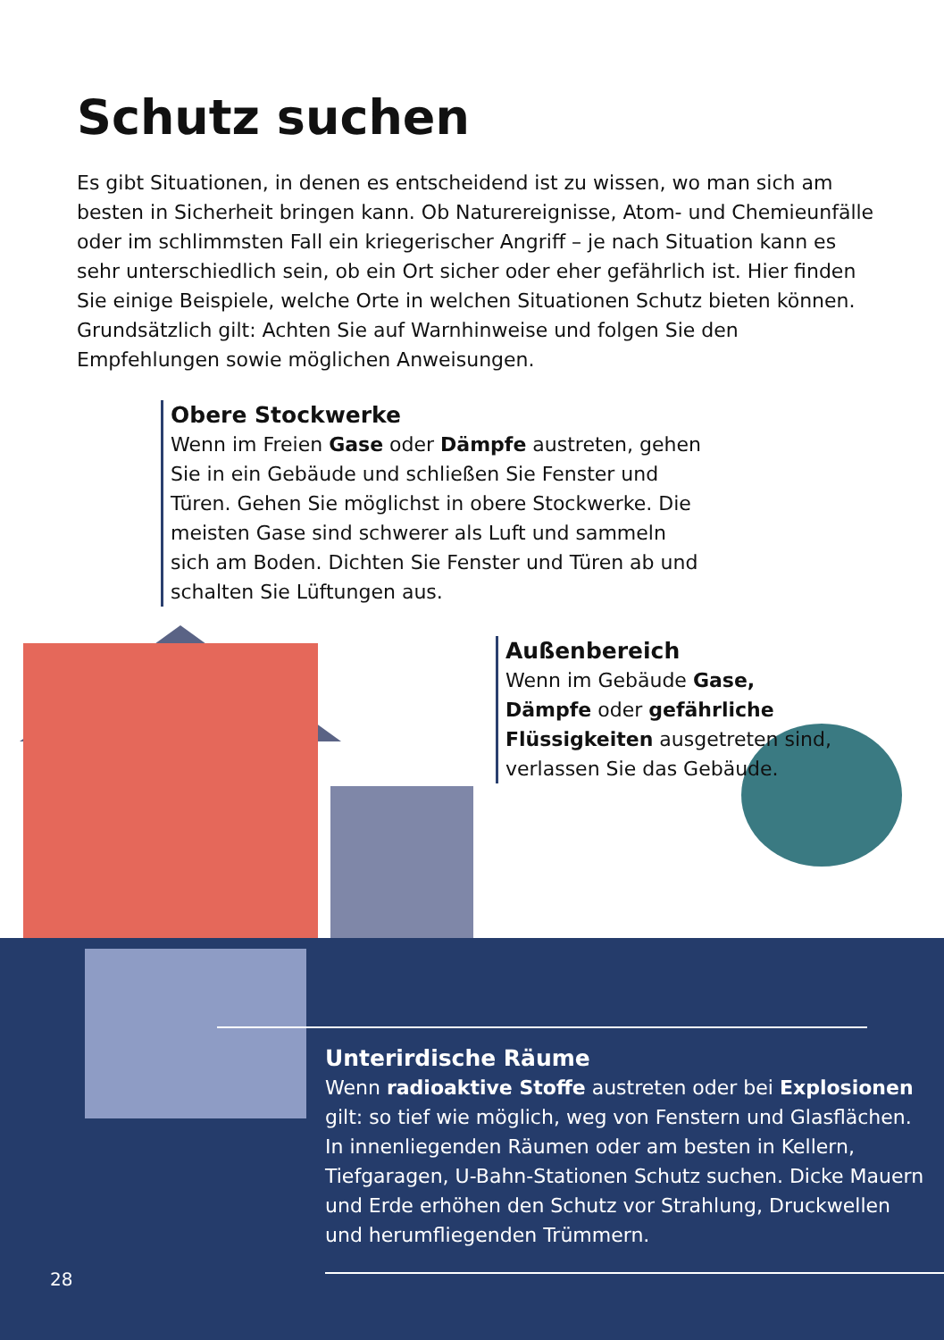Schutz suchen
Es gibt Situationen, in denen es entscheidend ist zu wissen, wo man sich am besten in Sicherheit bringen kann. Ob Naturereignisse, Atom- und Chemieunfälle oder im schlimmsten Fall ein kriegerischer Angriff – je nach Situation kann es sehr unterschiedlich sein, ob ein Ort sicher oder eher gefährlich ist. Hier finden Sie einige Beispiele, welche Orte in welchen Situationen Schutz bieten können. Grundsätzlich gilt: Achten Sie auf Warnhinweise und folgen Sie den Empfehlungen sowie möglichen Anweisungen.
Obere Stockwerke
Wenn im Freien Gase oder Dämpfe austreten, gehen Sie in ein Gebäude und schließen Sie Fenster und Türen. Gehen Sie möglichst in obere Stockwerke. Die meisten Gase sind schwerer als Luft und sammeln sich am Boden. Dichten Sie Fenster und Türen ab und schalten Sie Lüftungen aus.
Außenbereich
Wenn im Gebäude Gase, Dämpfe oder gefährliche Flüssigkeiten ausgetreten sind, verlassen Sie das Gebäude.
Unterirdische Räume
Wenn radioaktive Stoffe austreten oder bei Explosionen gilt: so tief wie möglich, weg von Fenstern und Glasflächen. In innenliegenden Räumen oder am besten in Kellern, Tiefgaragen, U-Bahn-Stationen Schutz suchen. Dicke Mauern und Erde erhöhen den Schutz vor Strahlung, Druckwellen und herumfliegenden Trümmern.
28